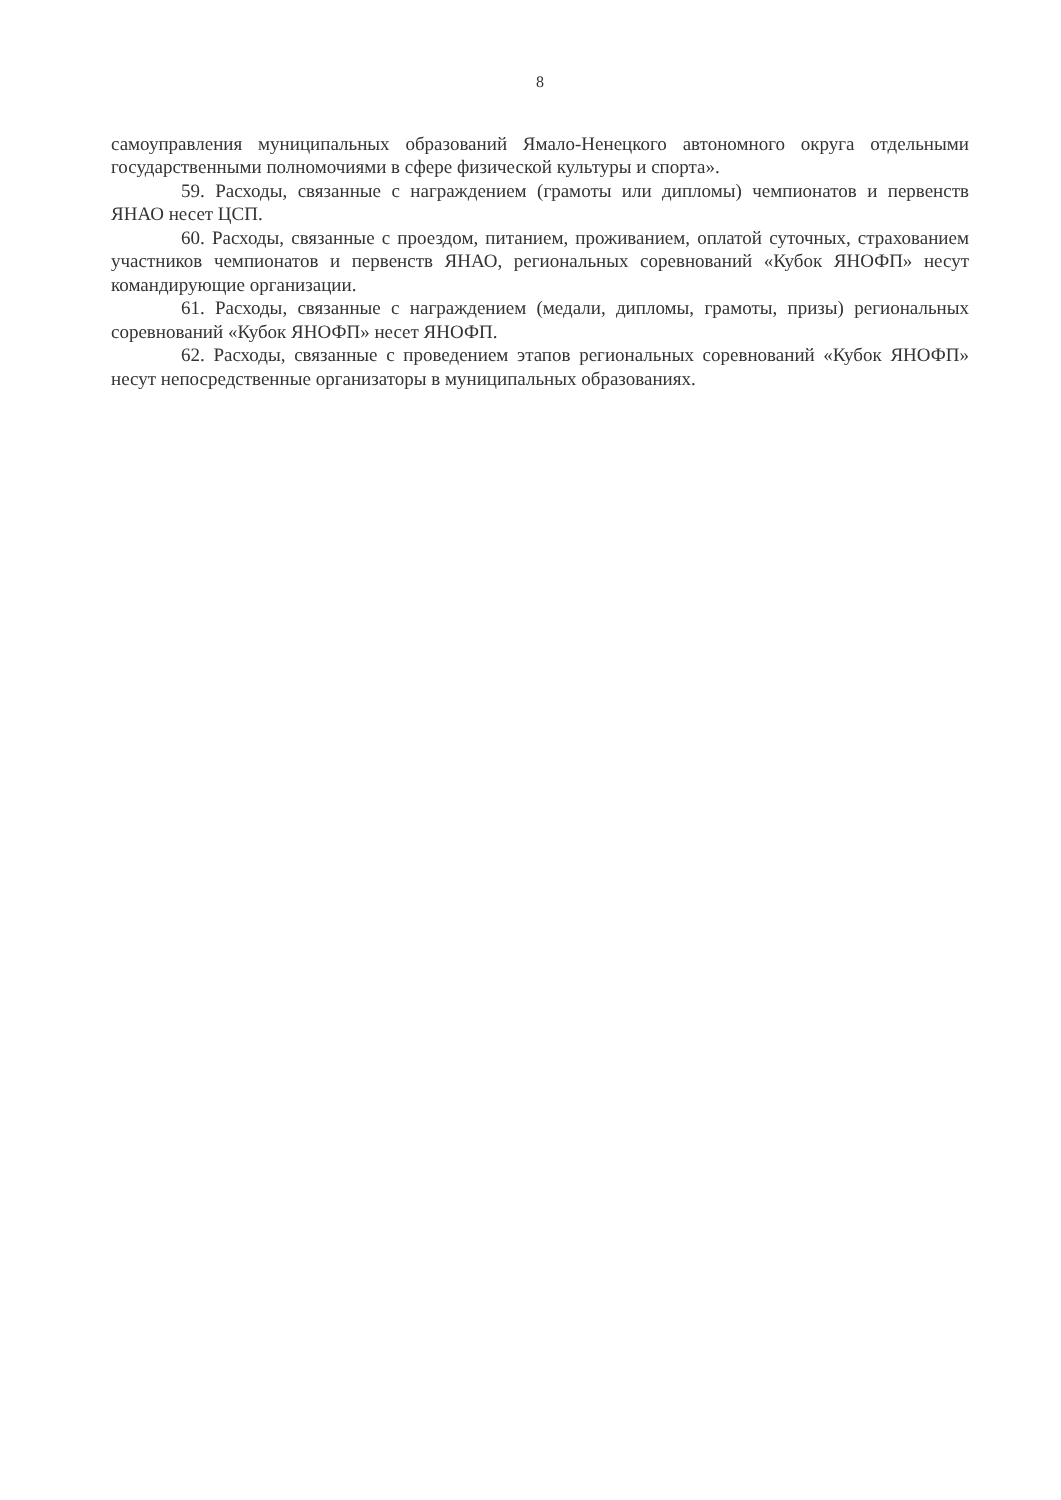8
самоуправления муниципальных образований Ямало-Ненецкого автономного округа отдельными государственными полномочиями в сфере физической культуры и спорта».
59. Расходы, связанные с награждением (грамоты или дипломы) чемпионатов и первенств ЯНАО несет ЦСП.
60. Расходы, связанные с проездом, питанием, проживанием, оплатой суточных, страхованием участников чемпионатов и первенств ЯНАО, региональных соревнований «Кубок ЯНОФП» несут командирующие организации.
61. Расходы, связанные с награждением (медали, дипломы, грамоты, призы) региональных соревнований «Кубок ЯНОФП» несет ЯНОФП.
62. Расходы, связанные с проведением этапов региональных соревнований «Кубок ЯНОФП» несут непосредственные организаторы в муниципальных образованиях.